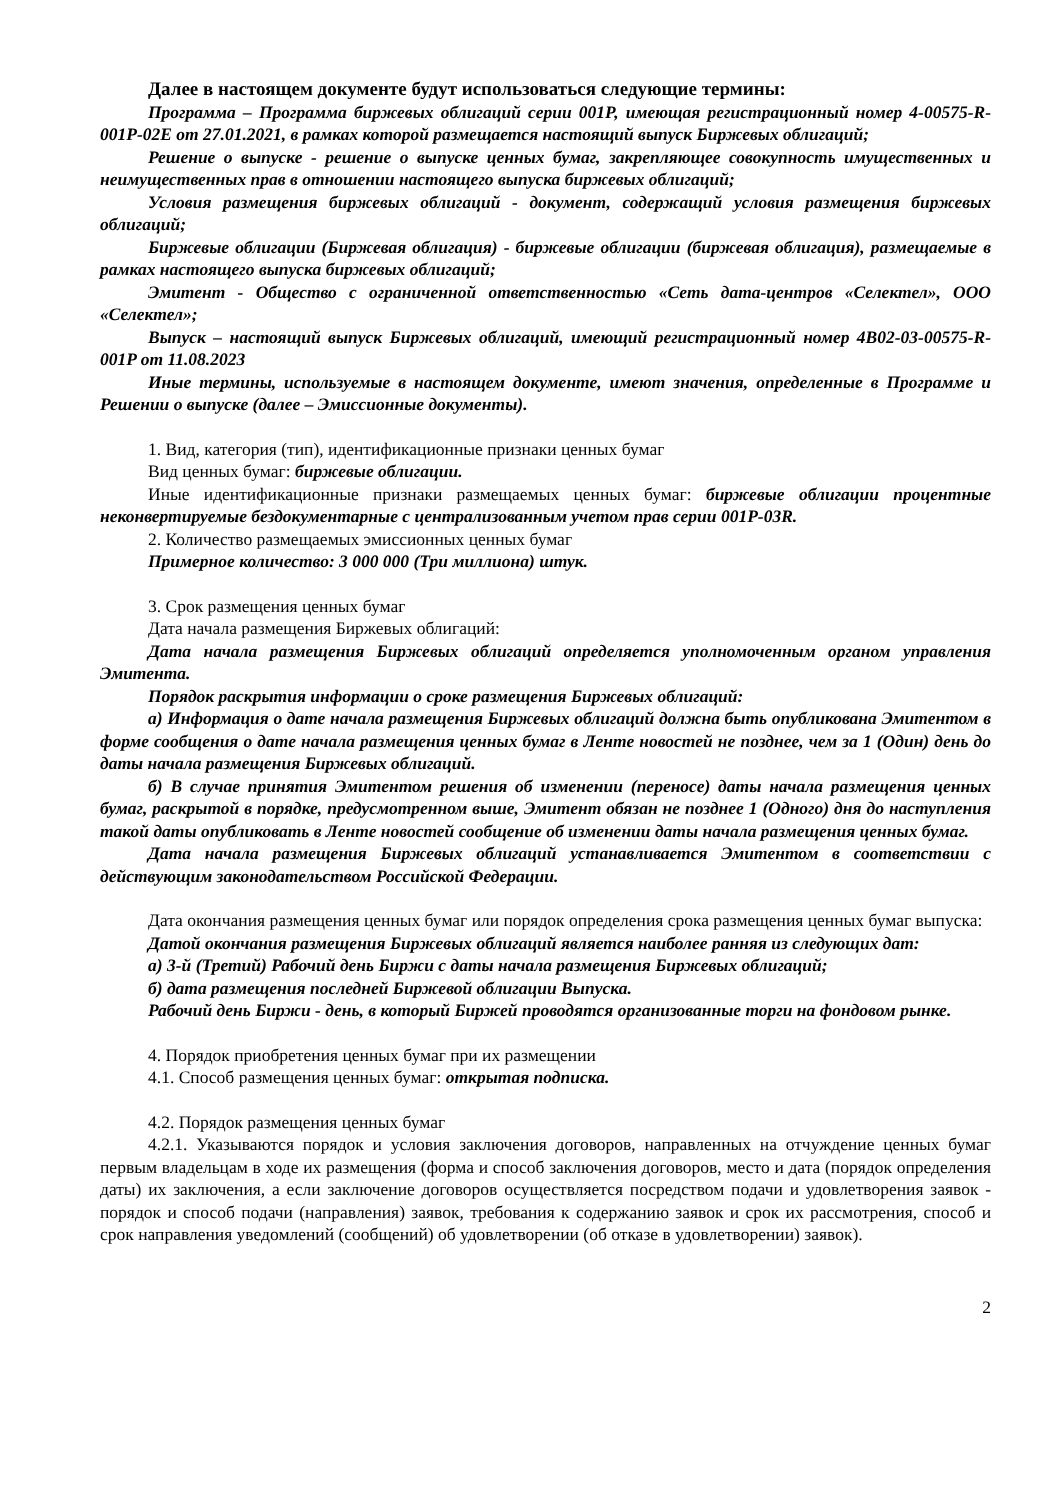Далее в настоящем документе будут использоваться следующие термины:
Программа – Программа биржевых облигаций серии 001Р, имеющая регистрационный номер 4-00575-R-001P-02E от 27.01.2021, в рамках которой размещается настоящий выпуск Биржевых облигаций;
Решение о выпуске - решение о выпуске ценных бумаг, закрепляющее совокупность имущественных и неимущественных прав в отношении настоящего выпуска биржевых облигаций;
Условия размещения биржевых облигаций - документ, содержащий условия размещения биржевых облигаций;
Биржевые облигации (Биржевая облигация) - биржевые облигации (биржевая облигация), размещаемые в рамках настоящего выпуска биржевых облигаций;
Эмитент - Общество с ограниченной ответственностью «Сеть дата-центров «Селектел», ООО «Селектел»;
Выпуск – настоящий выпуск Биржевых облигаций, имеющий регистрационный номер 4B02-03-00575-R-001P от 11.08.2023
Иные термины, используемые в настоящем документе, имеют значения, определенные в Программе и Решении о выпуске (далее – Эмиссионные документы).
1. Вид, категория (тип), идентификационные признаки ценных бумаг
Вид ценных бумаг: биржевые облигации.
Иные идентификационные признаки размещаемых ценных бумаг: биржевые облигации процентные неконвертируемые бездокументарные с централизованным учетом прав серии 001P-03R.
2. Количество размещаемых эмиссионных ценных бумаг
Примерное количество: 3 000 000 (Три миллиона) штук.
3. Срок размещения ценных бумаг
Дата начала размещения Биржевых облигаций:
Дата начала размещения Биржевых облигаций определяется уполномоченным органом управления Эмитента.
Порядок раскрытия информации о сроке размещения Биржевых облигаций:
а) Информация о дате начала размещения Биржевых облигаций должна быть опубликована Эмитентом в форме сообщения о дате начала размещения ценных бумаг в Ленте новостей не позднее, чем за 1 (Один) день до даты начала размещения Биржевых облигаций.
б) В случае принятия Эмитентом решения об изменении (переносе) даты начала размещения ценных бумаг, раскрытой в порядке, предусмотренном выше, Эмитент обязан не позднее 1 (Одного) дня до наступления такой даты опубликовать в Ленте новостей сообщение об изменении даты начала размещения ценных бумаг.
Дата начала размещения Биржевых облигаций устанавливается Эмитентом в соответствии с действующим законодательством Российской Федерации.
Дата окончания размещения ценных бумаг или порядок определения срока размещения ценных бумаг выпуска:
Датой окончания размещения Биржевых облигаций является наиболее ранняя из следующих дат:
а) 3-й (Третий) Рабочий день Биржи с даты начала размещения Биржевых облигаций;
б) дата размещения последней Биржевой облигации Выпуска.
Рабочий день Биржи - день, в который Биржей проводятся организованные торги на фондовом рынке.
4. Порядок приобретения ценных бумаг при их размещении
4.1. Способ размещения ценных бумаг: открытая подписка.
4.2. Порядок размещения ценных бумаг
4.2.1. Указываются порядок и условия заключения договоров, направленных на отчуждение ценных бумаг первым владельцам в ходе их размещения (форма и способ заключения договоров, место и дата (порядок определения даты) их заключения, а если заключение договоров осуществляется посредством подачи и удовлетворения заявок - порядок и способ подачи (направления) заявок, требования к содержанию заявок и срок их рассмотрения, способ и срок направления уведомлений (сообщений) об удовлетворении (об отказе в удовлетворении) заявок).
2